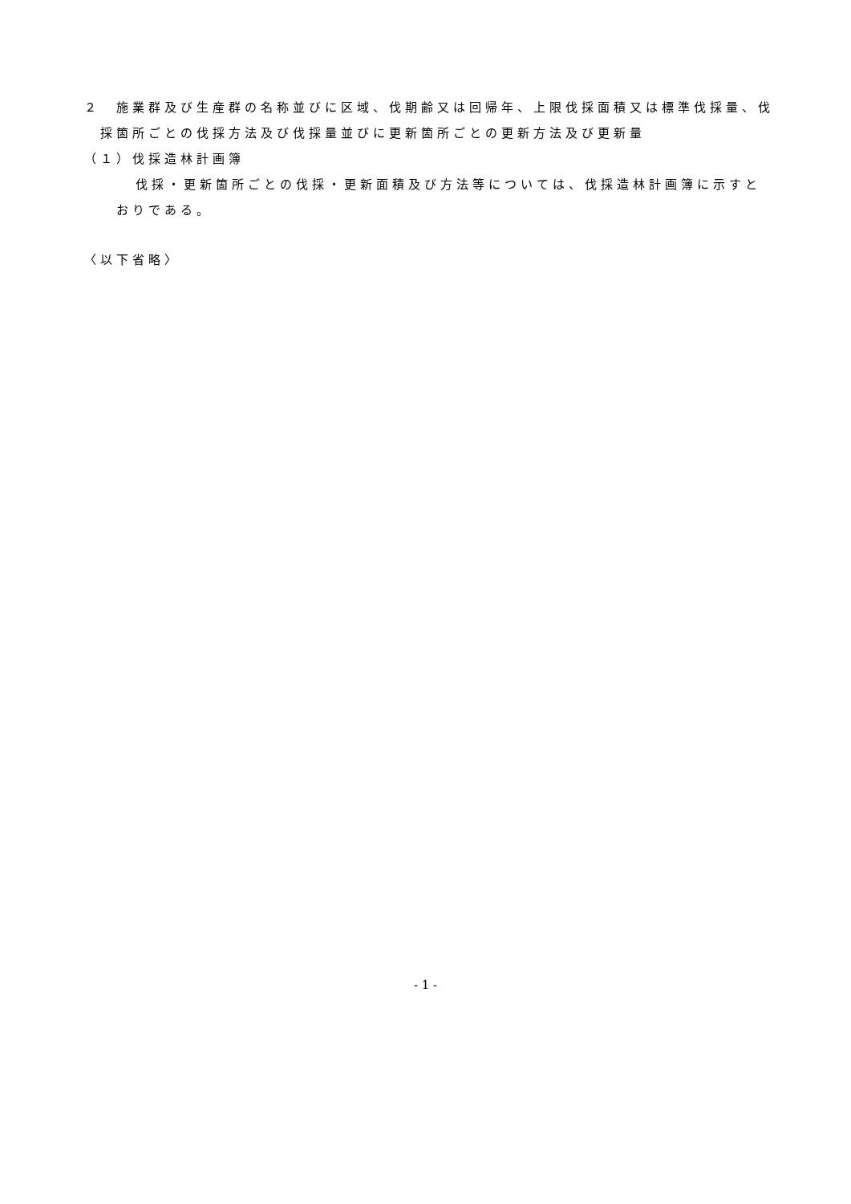２　施業群及び生産群の名称並びに区域、伐期齢又は回帰年、上限伐採面積又は標準伐採量、伐採箇所ごとの伐採方法及び伐採量並びに更新箇所ごとの更新方法及び更新量
（１）伐採造林計画簿
伐採・更新箇所ごとの伐採・更新面積及び方法等については、伐採造林計画簿に示すとおりである。
〈以下省略〉
- 1 -